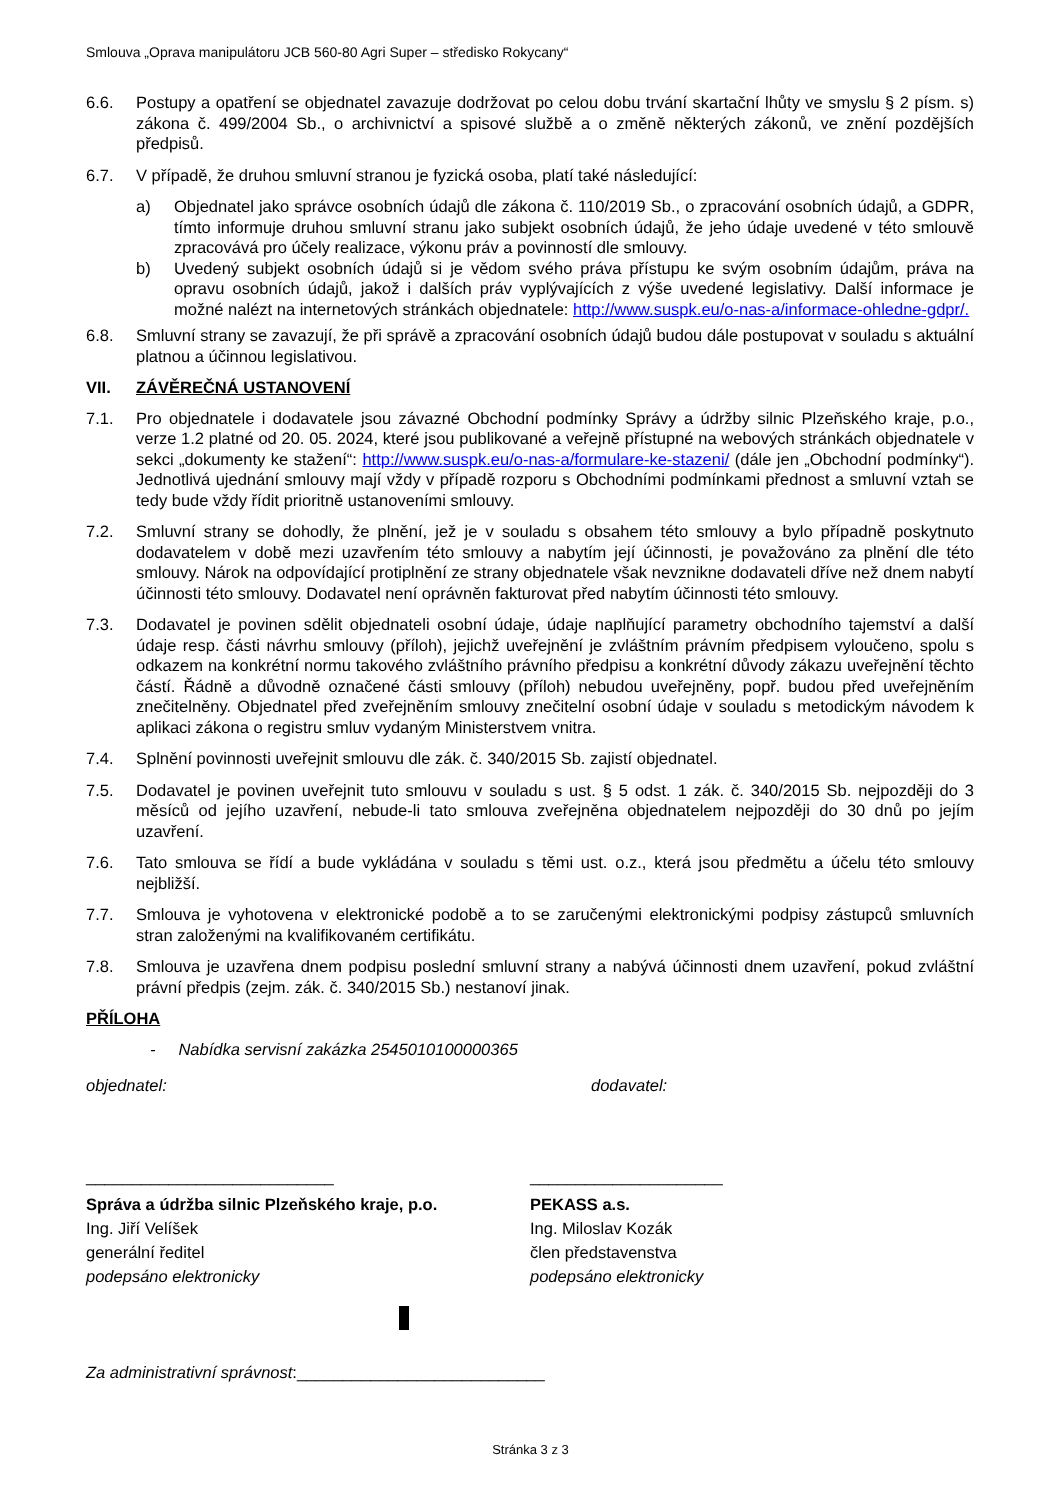Smlouva „Oprava manipulátoru JCB 560-80 Agri Super – středisko Rokycany“
6.6. Postupy a opatření se objednatel zavazuje dodržovat po celou dobu trvání skartační lhůty ve smyslu § 2 písm. s) zákona č. 499/2004 Sb., o archivnictví a spisové službě a o změně některých zákonů, ve znění pozdějších předpisů.
6.7. V případě, že druhou smluvní stranou je fyzická osoba, platí také následující:
a) Objednatel jako správce osobních údajů dle zákona č. 110/2019 Sb., o zpracování osobních údajů, a GDPR, tímto informuje druhou smluvní stranu jako subjekt osobních údajů, že jeho údaje uvedené v této smlouvě zpracovává pro účely realizace, výkonu práv a povinností dle smlouvy.
b) Uvedený subjekt osobních údajů si je vědom svého práva přístupu ke svým osobním údajům, práva na opravu osobních údajů, jakož i dalších práv vyplývajících z výše uvedené legislativy. Další informace je možné nalézt na internetových stránkách objednatele: http://www.suspk.eu/o-nas-a/informace-ohledne-gdpr/.
6.8. Smluvní strany se zavazují, že při správě a zpracování osobních údajů budou dále postupovat v souladu s aktuální platnou a účinnou legislativou.
VII. ZÁVĚREČNÁ USTANOVENÍ
7.1. Pro objednatele i dodavatele jsou závazné Obchodní podmínky Správy a údržby silnic Plzeňského kraje, p.o., verze 1.2 platné od 20. 05. 2024, které jsou publikované a veřejně přístupné na webových stránkách objednatele v sekci „dokumenty ke stažení“: http://www.suspk.eu/o-nas-a/formulare-ke-stazeni/ (dále jen „Obchodní podmínky“). Jednotlivá ujednání smlouvy mají vždy v případě rozporu s Obchodními podmínkami přednost a smluvní vztah se tedy bude vždy řídit prioritně ustanoveními smlouvy.
7.2. Smluvní strany se dohodly, že plnění, jež je v souladu s obsahem této smlouvy a bylo případně poskytnuto dodavatelem v době mezi uzavřením této smlouvy a nabytím její účinnosti, je považováno za plnění dle této smlouvy. Nárok na odpovídající protiplnění ze strany objednatele však nevznikne dodavateli dříve než dnem nabytí účinnosti této smlouvy. Dodavatel není oprávněn fakturovat před nabytím účinnosti této smlouvy.
7.3. Dodavatel je povinen sdělit objednateli osobní údaje, údaje naplňující parametry obchodního tajemství a další údaje resp. části návrhu smlouvy (příloh), jejichž uveřejnění je zvláštním právním předpisem vyloučeno, spolu s odkazem na konkrétní normu takového zvláštního právního předpisu a konkrétní důvody zákazu uveřejnění těchto částí. Řádně a důvodně označené části smlouvy (příloh) nebudou uveřejněny, popř. budou před uveřejněním znečitelněny. Objednatel před zveřejněním smlouvy znečitelní osobní údaje v souladu s metodickým návodem k aplikaci zákona o registru smluv vydaným Ministerstvem vnitra.
7.4. Splnění povinnosti uveřejnit smlouvu dle zák. č. 340/2015 Sb. zajistí objednatel.
7.5. Dodavatel je povinen uveřejnit tuto smlouvu v souladu s ust. § 5 odst. 1 zák. č. 340/2015 Sb. nejpozději do 3 měsíců od jejího uzavření, nebude-li tato smlouva zveřejněna objednatelem nejpozději do 30 dnů po jejím uzavření.
7.6. Tato smlouva se řídí a bude vykládána v souladu s těmi ust. o.z., která jsou předmětu a účelu této smlouvy nejbližší.
7.7. Smlouva je vyhotovena v elektronické podobě a to se zaručenými elektronickými podpisy zástupců smluvních stran založenými na kvalifikovaném certifikátu.
7.8. Smlouva je uzavřena dnem podpisu poslední smluvní strany a nabývá účinnosti dnem uzavření, pokud zvláštní právní předpis (zejm. zák. č. 340/2015 Sb.) nestanoví jinak.
PŘÍLOHA
- Nabídka servisní zakázka 2545010100000365
objednatel: dodavatel:
___________________________ _____________________
Správa a údržba silnic Plzeňského kraje, p.o.
Ing. Jiří Velíšek
generální ředitel
podepsáno elektronicky
PEKASS a.s.
Ing. Miloslav Kozák
člen představenstva
podepsáno elektronicky
Za administrativní správnost:___________________________
Stránka 3 z 3